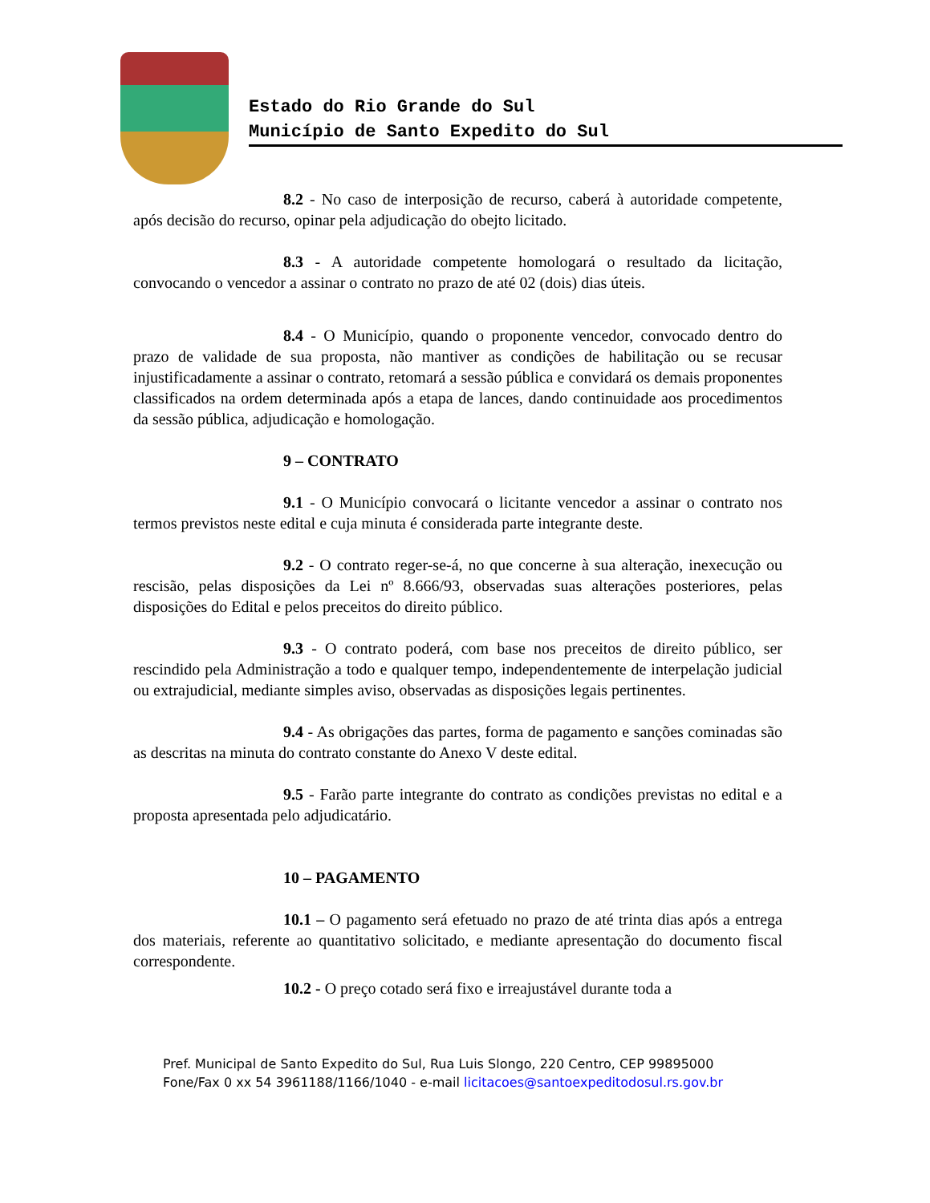Estado do Rio Grande do Sul
Município de Santo Expedito do Sul
8.2 - No caso de interposição de recurso, caberá à autoridade competente, após decisão do recurso, opinar pela adjudicação do obejto licitado.
8.3 - A autoridade competente homologará o resultado da licitação, convocando o vencedor a assinar o contrato no prazo de até 02 (dois) dias úteis.
8.4 - O Município, quando o proponente vencedor, convocado dentro do prazo de validade de sua proposta, não mantiver as condições de habilitação ou se recusar injustificadamente a assinar o contrato, retomará a sessão pública e convidará os demais proponentes classificados na ordem determinada após a etapa de lances, dando continuidade aos procedimentos da sessão pública, adjudicação e homologação.
9 – CONTRATO
9.1 - O Município convocará o licitante vencedor a assinar o contrato nos termos previstos neste edital e cuja minuta é considerada parte integrante deste.
9.2 - O contrato reger-se-á, no que concerne à sua alteração, inexecução ou rescisão, pelas disposições da Lei nº 8.666/93, observadas suas alterações posteriores, pelas disposições do Edital e pelos preceitos do direito público.
9.3 - O contrato poderá, com base nos preceitos de direito público, ser rescindido pela Administração a todo e qualquer tempo, independentemente de interpelação judicial ou extrajudicial, mediante simples aviso, observadas as disposições legais pertinentes.
9.4 - As obrigações das partes, forma de pagamento e sanções cominadas são as descritas na minuta do contrato constante do Anexo V deste edital.
9.5 - Farão parte integrante do contrato as condições previstas no edital e a proposta apresentada pelo adjudicatário.
10 – PAGAMENTO
10.1 – O pagamento será efetuado no prazo de até trinta dias após a entrega dos materiais, referente ao quantitativo solicitado, e mediante apresentação do documento fiscal correspondente.
10.2 - O preço cotado será fixo e irreajustável durante toda a
Pref. Municipal de Santo Expedito do Sul, Rua Luis Slongo, 220 Centro, CEP 99895000
Fone/Fax 0 xx 54 3961188/1166/1040 - e-mail licitacoes@santoexpeditodosul.rs.gov.br